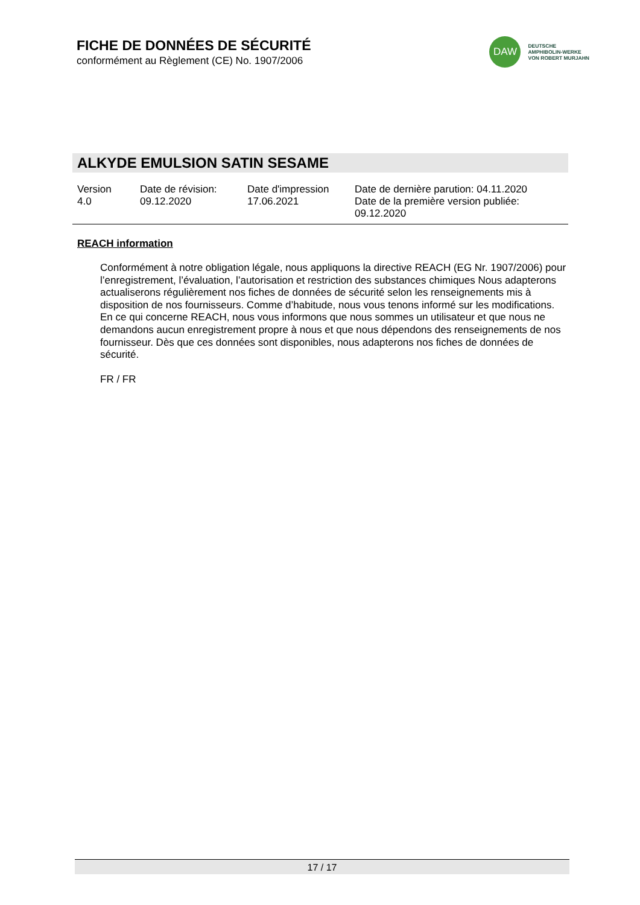FICHE DE DONNÉES DE SÉCURITÉ
conformément au Règlement (CE) No. 1907/2006
DAW
DEUTSCHE
AMPHIBOLIN-WERKE
VON ROBERT MURJAHN
ALKYDE EMULSION SATIN SESAME
Version
4.0
Date de révision:
09.12.2020
Date d'impression
17.06.2021
Date de dernière parution: 04.11.2020
Date de la première version publiée:
09.12.2020
REACH information
Conformément à notre obligation légale, nous appliquons la directive REACH (EG Nr. 1907/2006) pour l’enregistrement, l’évaluation, l’autorisation et restriction des substances chimiques Nous adapterons actualiserons régulièrement nos fiches de données de sécurité selon les renseignements mis à disposition de nos fournisseurs. Comme d’habitude, nous vous tenons informé sur les modifications.
En ce qui concerne REACH, nous vous informons que nous sommes un utilisateur et que nous ne demandons aucun enregistrement propre à nous et que nous dépendons des renseignements de nos fournisseur. Dès que ces données sont disponibles, nous adapterons nos fiches de données de sécurité.
FR / FR
17 / 17